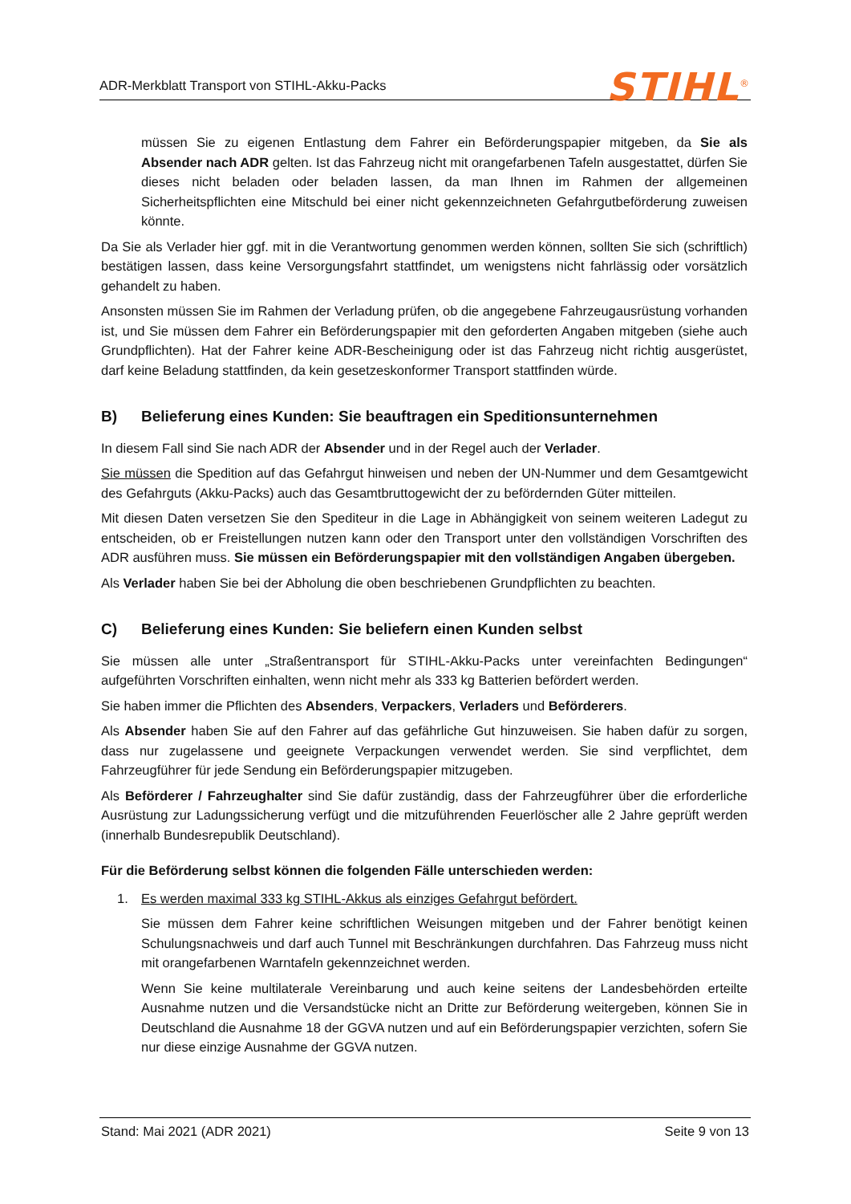ADR-Merkblatt Transport von STIHL-Akku-Packs
STIHL<sup>®</sup>
müssen Sie zu eigenen Entlastung dem Fahrer ein Beförderungspapier mitgeben, da Sie als Absender nach ADR gelten. Ist das Fahrzeug nicht mit orangefarbenen Tafeln ausgestattet, dürfen Sie dieses nicht beladen oder beladen lassen, da man Ihnen im Rahmen der allgemeinen Sicherheitspflichten eine Mitschuld bei einer nicht gekennzeichneten Gefahrgutbeförderung zuweisen könnte.
Da Sie als Verlader hier ggf. mit in die Verantwortung genommen werden können, sollten Sie sich (schriftlich) bestätigen lassen, dass keine Versorgungsfahrt stattfindet, um wenigstens nicht fahrlässig oder vorsätzlich gehandelt zu haben.
Ansonsten müssen Sie im Rahmen der Verladung prüfen, ob die angegebene Fahrzeugausrüstung vorhanden ist, und Sie müssen dem Fahrer ein Beförderungspapier mit den geforderten Angaben mitgeben (siehe auch Grundpflichten). Hat der Fahrer keine ADR-Bescheinigung oder ist das Fahrzeug nicht richtig ausgerüstet, darf keine Beladung stattfinden, da kein gesetzeskonformer Transport stattfinden würde.
B) Belieferung eines Kunden: Sie beauftragen ein Speditionsunternehmen
In diesem Fall sind Sie nach ADR der Absender und in der Regel auch der Verlader.
Sie müssen die Spedition auf das Gefahrgut hinweisen und neben der UN-Nummer und dem Gesamtgewicht des Gefahrguts (Akku-Packs) auch das Gesamtbruttogewicht der zu befördernden Güter mitteilen.
Mit diesen Daten versetzen Sie den Spediteur in die Lage in Abhängigkeit von seinem weiteren Ladegut zu entscheiden, ob er Freistellungen nutzen kann oder den Transport unter den vollständigen Vorschriften des ADR ausführen muss. Sie müssen ein Beförderungspapier mit den vollständigen Angaben übergeben.
Als Verlader haben Sie bei der Abholung die oben beschriebenen Grundpflichten zu beachten.
C) Belieferung eines Kunden: Sie beliefern einen Kunden selbst
Sie müssen alle unter „Straßentransport für STIHL-Akku-Packs unter vereinfachten Bedingungen“ aufgeführten Vorschriften einhalten, wenn nicht mehr als 333 kg Batterien befördert werden.
Sie haben immer die Pflichten des Absenders, Verpackers, Verladers und Beförderers.
Als Absender haben Sie auf den Fahrer auf das gefährliche Gut hinzuweisen. Sie haben dafür zu sorgen, dass nur zugelassene und geeignete Verpackungen verwendet werden. Sie sind verpflichtet, dem Fahrzeugführer für jede Sendung ein Beförderungspapier mitzugeben.
Als Beförderer / Fahrzeughalter sind Sie dafür zuständig, dass der Fahrzeugführer über die erforderliche Ausrüstung zur Ladungssicherung verfügt und die mitzuführenden Feuerlöscher alle 2 Jahre geprüft werden (innerhalb Bundesrepublik Deutschland).
Für die Beförderung selbst können die folgenden Fälle unterschieden werden:
1. Es werden maximal 333 kg STIHL-Akkus als einziges Gefahrgut befördert.
Sie müssen dem Fahrer keine schriftlichen Weisungen mitgeben und der Fahrer benötigt keinen Schulungsnachweis und darf auch Tunnel mit Beschränkungen durchfahren. Das Fahrzeug muss nicht mit orangefarbenen Warntafeln gekennzeichnet werden.
Wenn Sie keine multilaterale Vereinbarung und auch keine seitens der Landesbehörden erteilte Ausnahme nutzen und die Versandstücke nicht an Dritte zur Beförderung weitergeben, können Sie in Deutschland die Ausnahme 18 der GGVA nutzen und auf ein Beförderungspapier verzichten, sofern Sie nur diese einzige Ausnahme der GGVA nutzen.
Stand: Mai 2021 (ADR 2021) Seite 9 von 13